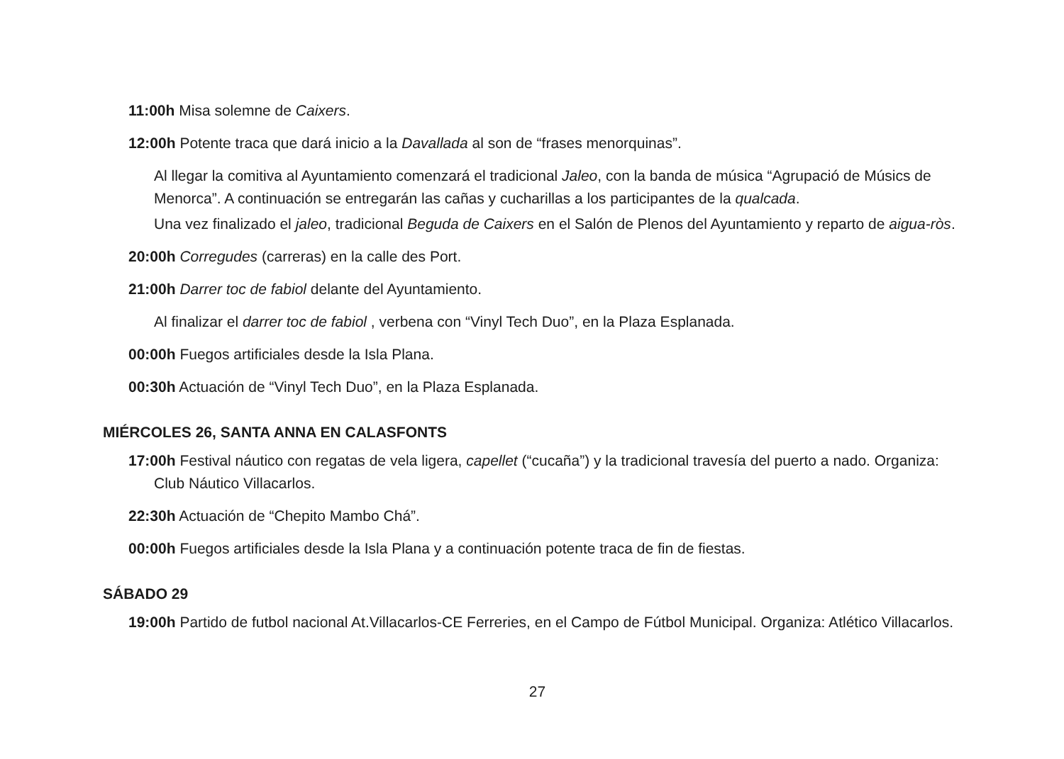11:00h Misa solemne de Caixers.
12:00h Potente traca que dará inicio a la Davallada al son de “frases menorquinas”.
Al llegar la comitiva al Ayuntamiento comenzará el tradicional Jaleo, con la banda de música “Agrupació de Músics de Menorca”. A continuación se entregarán las cañas y cucharillas a los participantes de la qualcada.
Una vez finalizado el jaleo, tradicional Beguda de Caixers en el Salón de Plenos del Ayuntamiento y reparto de aigua-ròs.
20:00h Corregudes (carreras) en la calle des Port.
21:00h Darrer toc de fabiol delante del Ayuntamiento.
Al finalizar el darrer toc de fabiol , verbena con “Vinyl Tech Duo”, en la Plaza Esplanada.
00:00h Fuegos artificiales desde la Isla Plana.
00:30h Actuación de “Vinyl Tech Duo”, en la Plaza Esplanada.
MIÉRCOLES 26, SANTA ANNA EN CALASFONTS
17:00h Festival náutico con regatas de vela ligera, capellet (“cucaña”) y la tradicional travesía del puerto a nado. Organiza: Club Náutico Villacarlos.
22:30h Actuación de “Chepito Mambo Chá”.
00:00h Fuegos artificiales desde la Isla Plana y a continuación potente traca de fin de fiestas.
SÁBADO 29
19:00h Partido de futbol nacional At.Villacarlos-CE Ferreries, en el Campo de Fútbol Municipal. Organiza: Atlético Villacarlos.
27